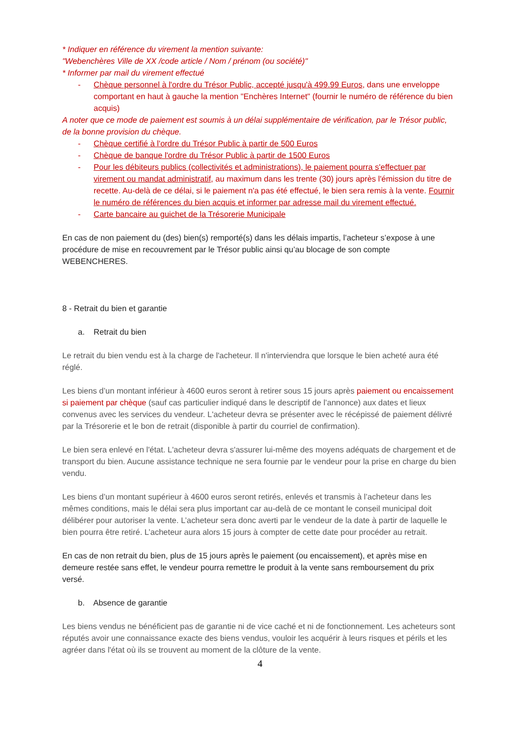* Indiquer en référence du virement la mention suivante:
"Webenchères Ville de XX /code article / Nom / prénom (ou société)"
* Informer par mail du virement effectué
- Chèque personnel à l'ordre du Trésor Public, accepté jusqu'à 499.99 Euros, dans une enveloppe comportant en haut à gauche la mention "Enchères Internet" (fournir le numéro de référence du bien acquis)
A noter que ce mode de paiement est soumis à un délai supplémentaire de vérification, par le Trésor public, de la bonne provision du chèque.
- Chèque certifié à l'ordre du Trésor Public à partir de 500 Euros
- Chèque de banque l'ordre du Trésor Public à partir de 1500 Euros
- Pour les débiteurs publics (collectivités et administrations), le paiement pourra s'effectuer par virement ou mandat administratif, au maximum dans les trente (30) jours après l'émission du titre de recette. Au-delà de ce délai, si le paiement n'a pas été effectué, le bien sera remis à la vente. Fournir le numéro de références du bien acquis et informer par adresse mail du virement effectué.
- Carte bancaire au guichet de la Trésorerie Municipale
En cas de non paiement du (des) bien(s) remporté(s) dans les délais impartis, l’acheteur s’expose à une procédure de mise en recouvrement par le Trésor public ainsi qu’au blocage de son compte WEBENCHERES.
8 - Retrait du bien et garantie
a. Retrait du bien
Le retrait du bien vendu est à la charge de l'acheteur. Il n'interviendra que lorsque le bien acheté aura été réglé.
Les biens d’un montant inférieur à 4600 euros seront à retirer sous 15 jours après paiement ou encaissement si paiement par chèque (sauf cas particulier indiqué dans le descriptif de l’annonce) aux dates et lieux convenus avec les services du vendeur. L'acheteur devra se présenter avec le récépissé de paiement délivré par la Trésorerie et le bon de retrait (disponible à partir du courriel de confirmation).
Le bien sera enlevé en l'état. L'acheteur devra s'assurer lui-même des moyens adéquats de chargement et de transport du bien. Aucune assistance technique ne sera fournie par le vendeur pour la prise en charge du bien vendu.
Les biens d’un montant supérieur à 4600 euros seront retirés, enlevés et transmis à l’acheteur dans les mêmes conditions, mais le délai sera plus important car au-delà de ce montant le conseil municipal doit délibérer pour autoriser la vente. L’acheteur sera donc averti par le vendeur de la date à partir de laquelle le bien pourra être retiré. L’acheteur aura alors 15 jours à compter de cette date pour procéder au retrait.
En cas de non retrait du bien, plus de 15 jours après le paiement (ou encaissement), et après mise en demeure restée sans effet, le vendeur pourra remettre le produit à la vente sans remboursement du prix versé.
b. Absence de garantie
Les biens vendus ne bénéficient pas de garantie ni de vice caché et ni de fonctionnement. Les acheteurs sont réputés avoir une connaissance exacte des biens vendus, vouloir les acquérir à leurs risques et périls et les agréer dans l'état où ils se trouvent au moment de la clôture de la vente.
4